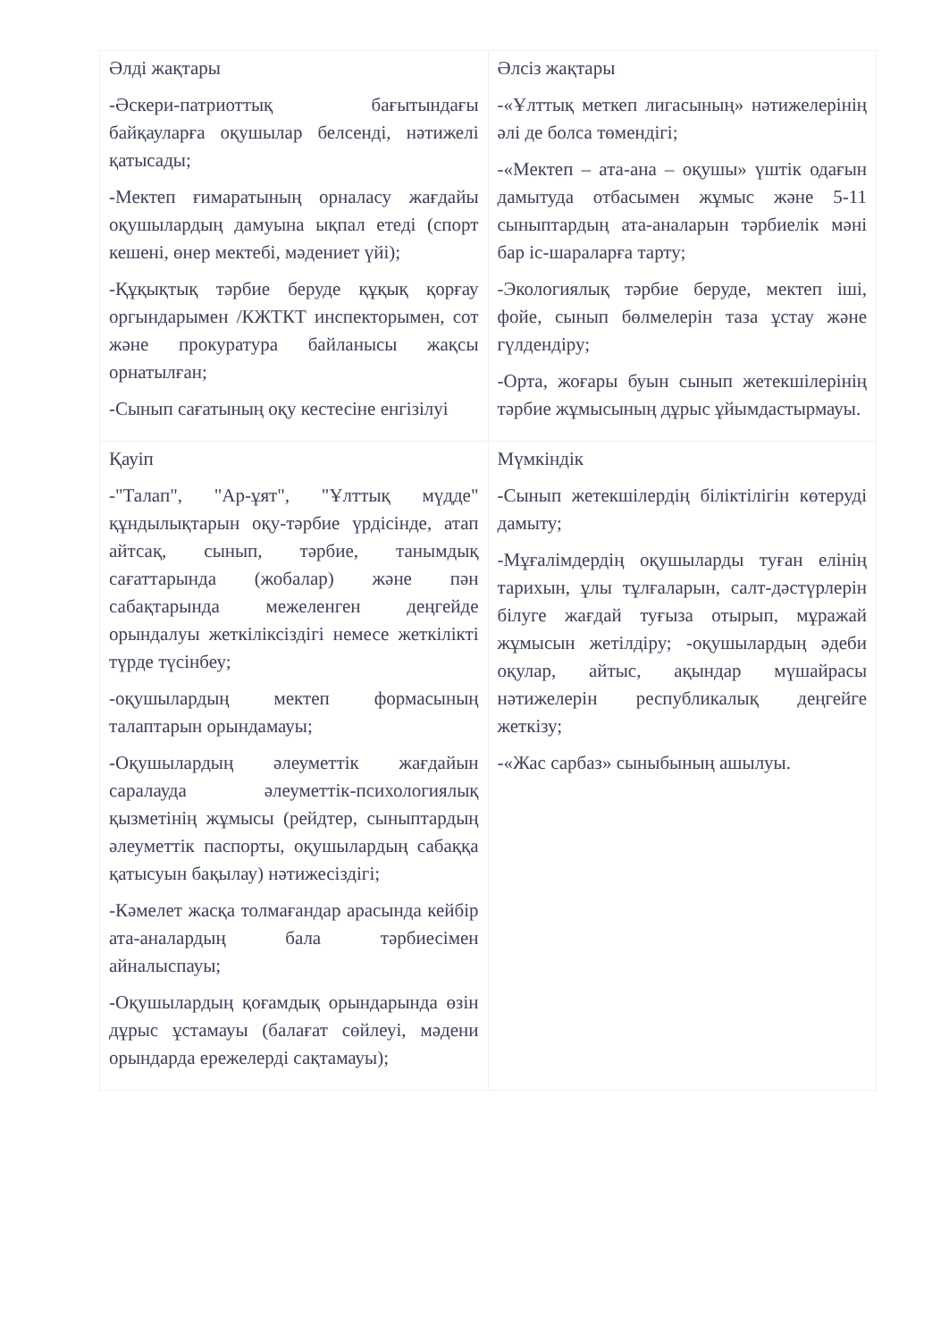| Әлді жақтары -Әскери-патриоттық бағытындағы байқауларға оқушылар белсенді, нәтижелі қатысады; -Мектеп ғимаратының орналасу жағдайы оқушылардың дамуына ықпал етеді (спорт кешені, өнер мектебі, мәдениет үйі); -Құқықтық тәрбие беруде құқық қорғау оргындарымен /КЖТКТ инспекторымен, сот және прокуратура байланысы жақсы орнатылған; -Сынып сағатының оқу кестесіне енгізілуі | Әлсіз жақтары -«Ұлттық меткеп лигасының» нәтижелерінің әлі де болса төмендігі; -«Мектеп – ата-ана – оқушы» үштік одағын дамытуда отбасымен жұмыс және 5-11 сыныптардың ата-аналарын тәрбиелік мәні бар іс-шараларға тарту; -Экологиялық тәрбие беруде, мектеп іші, фойе, сынып бөлмелерін таза ұстау және гүлдендіру; -Орта, жоғары буын сынып жетекшілерінің тәрбие жұмысының дұрыс ұйымдастырмауы. |
| Қауіп -"Талап", "Ар-ұят", "Ұлттық мүдде" құндылықтарын оқу-тәрбие үрдісінде, атап айтсақ, сынып, тәрбие, танымдық сағаттарында (жобалар) және пән сабақтарында межеленген деңгейде орындалуы жеткіліксіздігі немесе жеткілікті түрде түсінбеу; -оқушылардың мектеп формасының талаптарын орындамауы; -Оқушылардың әлеуметтік жағдайын саралауда әлеуметтік-психологиялық қызметінің жұмысы (рейдтер, сыныптардың әлеуметтік паспорты, оқушылардың сабаққа қатысуын бақылау) нәтижесіздігі; -Кәмелет жасқа толмағандар арасында кейбір ата-аналардың бала тәрбиесімен айналыспауы; -Оқушылардың қоғамдық орындарында өзін дұрыс ұстамауы (балағат сөйлеуі, мәдени орындарда ережелерді сақтамауы); | Мүмкіндік -Сынып жетекшілердің біліктілігін көтеруді дамыту; -Мұғалімдердің оқушыларды туған елінің тарихын, ұлы тұлғаларын, салт-дәстүрлерін білуге жағдай туғыза отырып, мұражай жұмысын жетілдіру; -оқушылардың әдеби оқулар, айтыс, ақындар мүшайрасы нәтижелерін республикалық деңгейге жеткізу; -«Жас сарбаз» сыныбының ашылуы. |